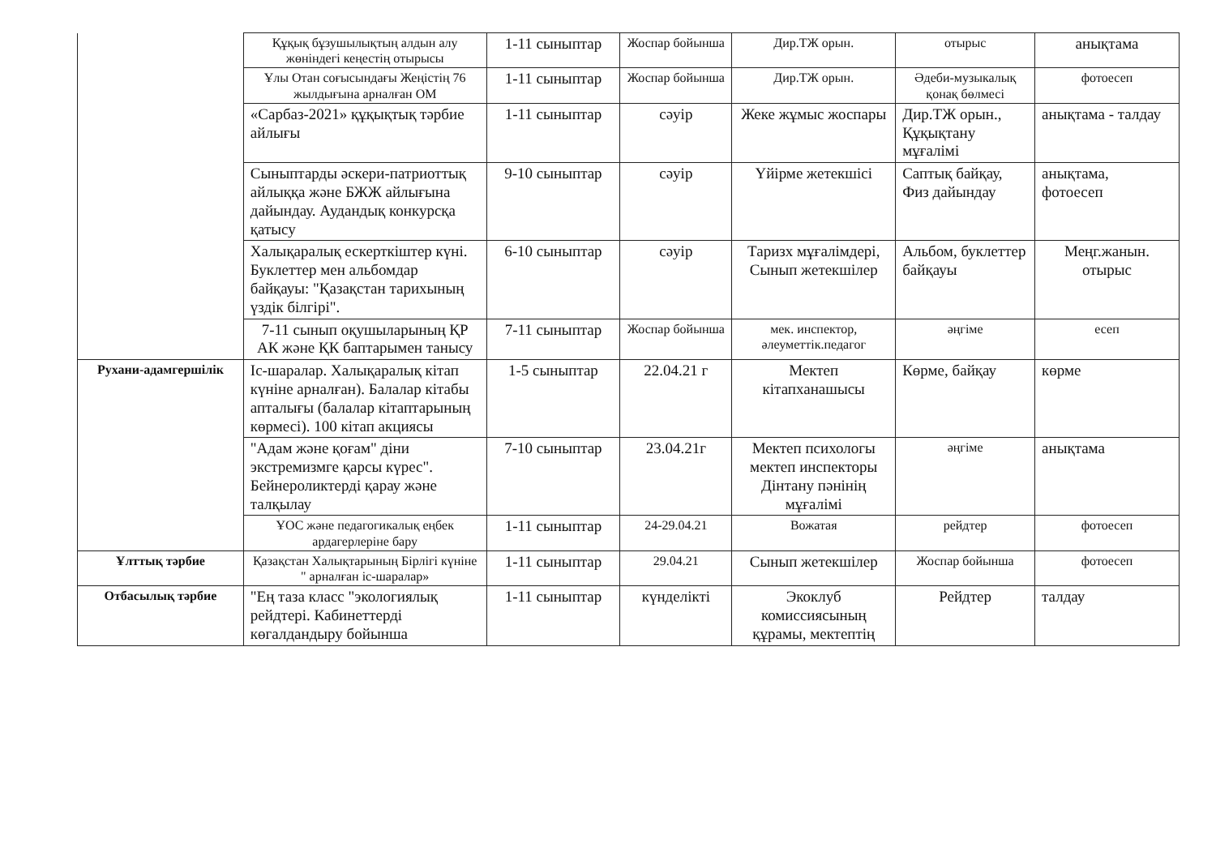| | Құқық бұзушылықтың алдын алу жөніндегі кеңестің отырысы | 1-11 сыныптар | Жоспар бойынша | Дир.ТЖ орын. | отырыс | анықтама |
| | Ұлы Отан соғысындағы Жеңістің 76 жылдығына арналған ОМ | 1-11 сыныптар | Жоспар бойынша | Дир.ТЖ орын. | Әдеби-музыкалық қонақ бөлмесі | фотоесеп |
| | «Сарбаз-2021» құқықтық тәрбие айлығы | 1-11 сыныптар | сәуір | Жеке жұмыс жоспары | Дир.ТЖ орын., Құқықтану мұғалімі | анықтама - талдау |
| | Сыныптарды әскери-патриоттық айлыққа және БЖЖ айлығына дайындау. Аудандық конкурсқа қатысу | 9-10 сыныптар | сәуір | Үйірме жетекшісі | Саптық байқау, Физ дайындау | анықтама, фотоесеп |
| | Халықаралық ескерткіштер күні. Буклеттер мен альбомдар байқауы: "Қазақстан тарихының үздік білгірі". | 6-10 сыныптар | сәуір | Таризх мұғалімдері, Сынып жетекшілер | Альбом, буклеттер байқауы | Меңг.жанын. отырыс |
| | 7-11 сынып оқушыларының ҚР АК және ҚК баптарымен танысу | 7-11 сыныптар | Жоспар бойынша | мек. инспектор, әлеуметтік.педагог | әңгіме | есеп |
| Рухани-адамгершілік | Іс-шаралар. Халықаралық кітап күніне арналған). Балалар кітабы апталығы (балалар кітаптарының көрмесі). 100 кітап акциясы | 1-5 сыныптар | 22.04.21 г | Мектеп кітапханашысы | Көрме, байқау | көрме |
| | "Адам және қоғам" діни экстремизмге қарсы күрес". Бейнероликтерді қарау және талқылау | 7-10 сыныптар | 23.04.21г | Мектеп психологы мектеп инспекторы Дінтану пәнінің мұғалімі | әңгіме | анықтама |
| | ҰОС және педагогикалық еңбек ардагерлеріне бару | 1-11 сыныптар | 24-29.04.21 | Вожатая | рейдтер | фотоесеп |
| Ұлттық тәрбие | Қазақстан Халықтарының Бірлігі күніне " арналған іс-шаралар» | 1-11 сыныптар | 29.04.21 | Сынып жетекшілер | Жоспар бойынша | фотоесеп |
| Отбасылық тәрбие | "Ең таза класс "экологиялық рейдтері. Кабинеттерді көгалдандыру бойынша | 1-11 сыныптар | күнделікті | Экоклуб комиссиясының құрамы, мектептің | Рейдтер | талдау |